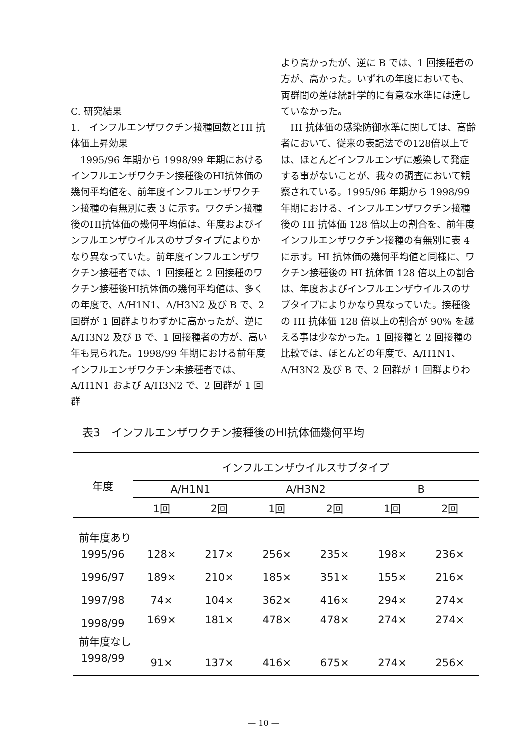C. 研究結果
1.　インフルエンザワクチン接種回数とHI 抗体価上昇効果
1995/96 年期から 1998/99 年期におけるインフルエンザワクチン接種後のHI抗体価の幾何平均値を、前年度インフルエンザワクチン接種の有無別に表 3 に示す。ワクチン接種後のHI抗体価の幾何平均値は、年度およびインフルエンザウイルスのサブタイプによりかなり異なっていた。前年度インフルエンザワクチン接種者では、1 回接種と 2 回接種のワクチン接種後HI抗体価の幾何平均値は、多くの年度で、A/H1N1、A/H3N2 及び B で、2 回群が 1 回群よりわずかに高かったが、逆に A/H3N2 及び B で、1 回接種者の方が、高い年も見られた。1998/99 年期における前年度インフルエンザワクチン未接種者では、A/H1N1 および A/H3N2 で、2 回群が 1 回群
より高かったが、逆に B では、1 回接種者の方が、高かった。いずれの年度においても、両群間の差は統計学的に有意な水準には達していなかった。
HI 抗体価の感染防御水準に関しては、高齢者において、従来の表記法での128倍以上では、ほとんどインフルエンザに感染して発症する事がないことが、我々の調査において観察されている。1995/96 年期から 1998/99年期における、インフルエンザワクチン接種後の HI 抗体価 128 倍以上の割合を、前年度インフルエンザワクチン接種の有無別に表 4 に示す。HI 抗体価の幾何平均値と同様に、ワクチン接種後の HI 抗体価 128 倍以上の割合は、年度およびインフルエンザウイルスのサブタイプによりかなり異なっていた。接種後の HI 抗体価 128 倍以上の割合が 90% を越える事は少なかった。1 回接種と 2 回接種の比較では、ほとんどの年度で、A/H1N1、A/H3N2 及び B で、2 回群が 1 回群よりわ
表3　インフルエンザワクチン接種後のHI抗体価幾何平均
| 年度 | インフルエンザウイルスサブタイプ | | | | | | | | |
| --- | --- | --- | --- | --- | --- | --- | --- | --- | --- |
| | A/H1N1 | | | A/H3N2 | | | B | | |
| | 1回 | 2回 | | 1回 | 2回 | | 1回 | 2回 | |
| 前年度あり | | | | | | | | | |
| 1995/96 | 128× | 217× | | 256× | 235× | | 198× | 236× | |
| 1996/97 | 189× | 210× | | 185× | 351× | | 155× | 216× | |
| 1997/98 | 74× | 104× | | 362× | 416× | | 294× | 274× | |
| 1998/99 | 169× | 181× | | 478× | 478× | | 274× | 274× | |
| 前年度なし | | | | | | | | | |
| 1998/99 | 91× | 137× | | 416× | 675× | | 274× | 256× | |
— 10 —